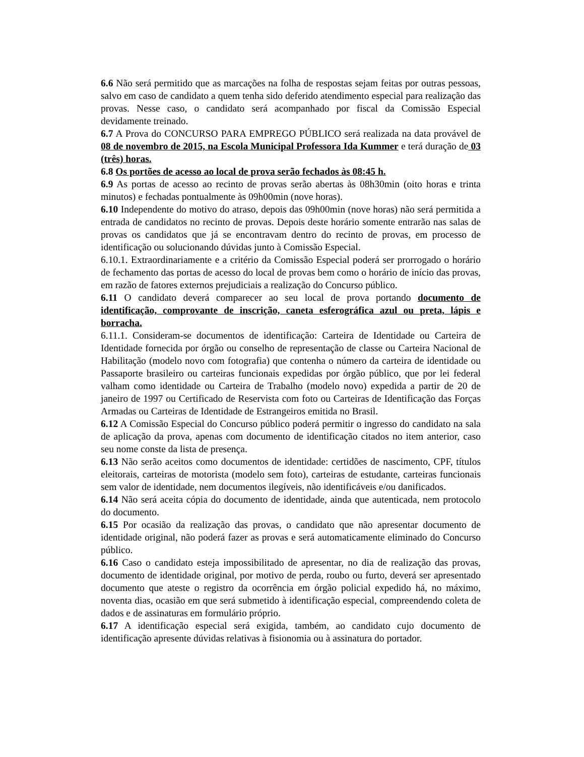6.6 Não será permitido que as marcações na folha de respostas sejam feitas por outras pessoas, salvo em caso de candidato a quem tenha sido deferido atendimento especial para realização das provas. Nesse caso, o candidato será acompanhado por fiscal da Comissão Especial devidamente treinado.
6.7 A Prova do CONCURSO PARA EMPREGO PÚBLICO será realizada na data provável de 08 de novembro de 2015, na Escola Municipal Professora Ida Kummer e terá duração de 03 (três) horas.
6.8 Os portões de acesso ao local de prova serão fechados às 08:45 h.
6.9 As portas de acesso ao recinto de provas serão abertas às 08h30min (oito horas e trinta minutos) e fechadas pontualmente às 09h00min (nove horas).
6.10 Independente do motivo do atraso, depois das 09h00min (nove horas) não será permitida a entrada de candidatos no recinto de provas. Depois deste horário somente entrarão nas salas de provas os candidatos que já se encontravam dentro do recinto de provas, em processo de identificação ou solucionando dúvidas junto à Comissão Especial.
6.10.1. Extraordinariamente e a critério da Comissão Especial poderá ser prorrogado o horário de fechamento das portas de acesso do local de provas bem como o horário de início das provas, em razão de fatores externos prejudiciais a realização do Concurso público.
6.11 O candidato deverá comparecer ao seu local de prova portando documento de identificação, comprovante de inscrição, caneta esferográfica azul ou preta, lápis e borracha.
6.11.1. Consideram-se documentos de identificação: Carteira de Identidade ou Carteira de Identidade fornecida por órgão ou conselho de representação de classe ou Carteira Nacional de Habilitação (modelo novo com fotografia) que contenha o número da carteira de identidade ou Passaporte brasileiro ou carteiras funcionais expedidas por órgão público, que por lei federal valham como identidade ou Carteira de Trabalho (modelo novo) expedida a partir de 20 de janeiro de 1997 ou Certificado de Reservista com foto ou Carteiras de Identificação das Forças Armadas ou Carteiras de Identidade de Estrangeiros emitida no Brasil.
6.12 A Comissão Especial do Concurso público poderá permitir o ingresso do candidato na sala de aplicação da prova, apenas com documento de identificação citados no item anterior, caso seu nome conste da lista de presença.
6.13 Não serão aceitos como documentos de identidade: certidões de nascimento, CPF, títulos eleitorais, carteiras de motorista (modelo sem foto), carteiras de estudante, carteiras funcionais sem valor de identidade, nem documentos ilegíveis, não identificáveis e/ou danificados.
6.14 Não será aceita cópia do documento de identidade, ainda que autenticada, nem protocolo do documento.
6.15 Por ocasião da realização das provas, o candidato que não apresentar documento de identidade original, não poderá fazer as provas e será automaticamente eliminado do Concurso público.
6.16 Caso o candidato esteja impossibilitado de apresentar, no dia de realização das provas, documento de identidade original, por motivo de perda, roubo ou furto, deverá ser apresentado documento que ateste o registro da ocorrência em órgão policial expedido há, no máximo, noventa dias, ocasião em que será submetido à identificação especial, compreendendo coleta de dados e de assinaturas em formulário próprio.
6.17 A identificação especial será exigida, também, ao candidato cujo documento de identificação apresente dúvidas relativas à fisionomia ou à assinatura do portador.